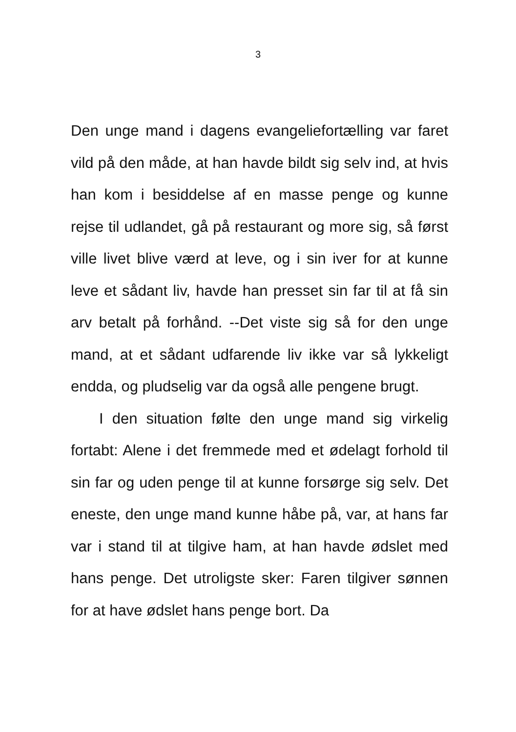3
Den unge mand i dagens evangeliefortælling var faret vild på den måde, at han havde bildt sig selv ind, at hvis han kom i besiddelse af en masse penge og kunne rejse til udlandet, gå på restaurant og more sig, så først ville livet blive værd at leve, og i sin iver for at kunne leve et sådant liv, havde han presset sin far til at få sin arv betalt på forhånd. --Det viste sig så for den unge mand, at et sådant udfarende liv ikke var så lykkeligt endda, og pludselig var da også alle pengene brugt.
I den situation følte den unge mand sig virkelig fortabt: Alene i det fremmede med et ødelagt forhold til sin far og uden penge til at kunne forsørge sig selv. Det eneste, den unge mand kunne håbe på, var, at hans far var i stand til at tilgive ham, at han havde ødslet med hans penge. Det utroligste sker: Faren tilgiver sønnen for at have ødslet hans penge bort. Da